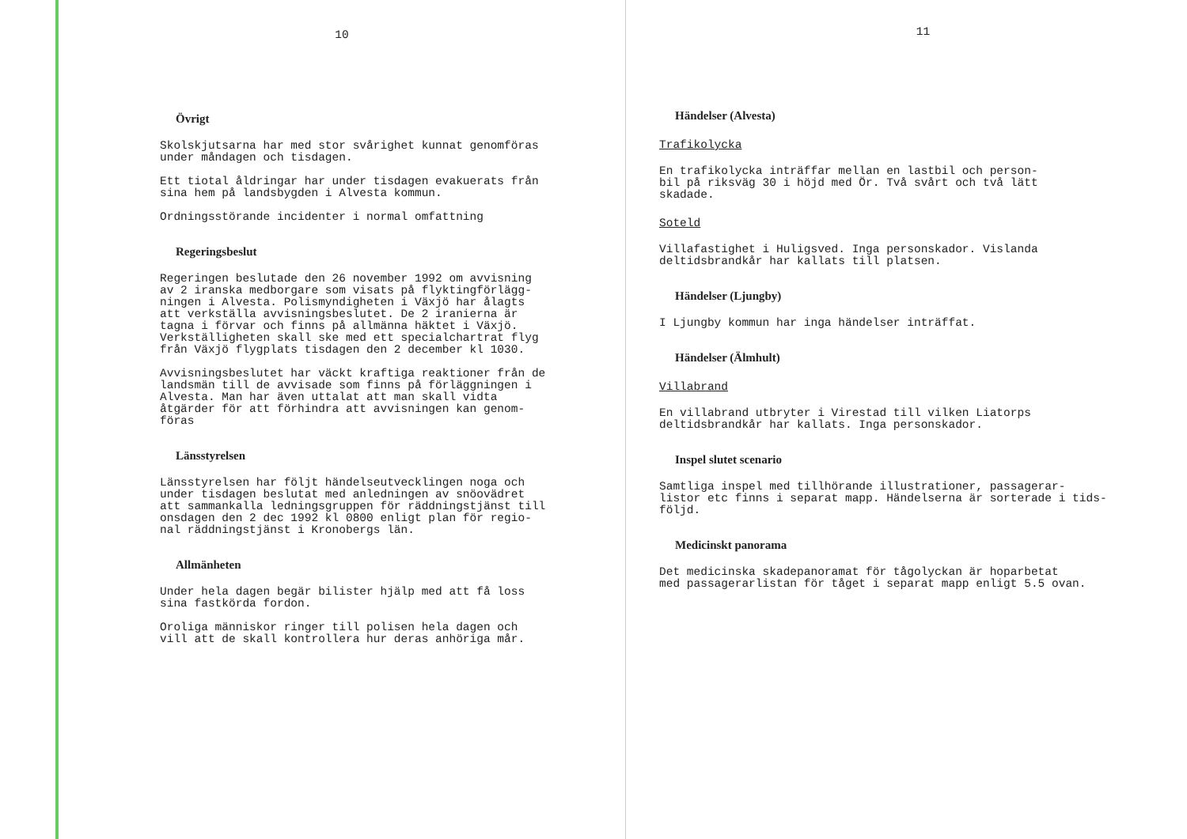10
Övrigt
Skolskjutsarna har med stor svårighet kunnat genomföras under måndagen och tisdagen.
Ett tiotal åldringar har under tisdagen evakuerats från sina hem på landsbygden i Alvesta kommun.
Ordningsstörande incidenter i normal omfattning
Regeringsbeslut
Regeringen beslutade den 26 november 1992 om avvisning av 2 iranska medborgare som visats på flyktingförlägg- ningen i Alvesta. Polismyndigheten i Växjö har ålagts att verkställa avvisningsbeslutet. De 2 iranierna är tagna i förvar och finns på allmänna häktet i Växjö. Verkställigheten skall ske med ett specialchartrat flyg från Växjö flygplats tisdagen den 2 december kl 1030.
Avvisningsbeslutet har väckt kraftiga reaktioner från de landsmän till de avvisade som finns på förläggningen i Alvesta. Man har även uttalat att man skall vidta åtgärder för att förhindra att avvisningen kan genom- föras
Länsstyrelsen
Länsstyrelsen har följt händelseutvecklingen noga och under tisdagen beslutat med anledningen av snöovädret att sammankalla ledningsgruppen för räddningstjänst till onsdagen den 2 dec 1992 kl 0800 enligt plan för regio- nal räddningstjänst i Kronobergs län.
Allmänheten
Under hela dagen begär bilister hjälp med att få loss sina fastkörda fordon.
Oroliga människor ringer till polisen hela dagen och vill att de skall kontrollera hur deras anhöriga mår.
11
Händelser (Alvesta)
Trafikolycka
En trafikolycka inträffar mellan en lastbil och person- bil på riksväg 30 i höjd med Ör. Två svårt och två lätt skadade.
Soteld
Villafastighet i Huligsved. Inga personskador. Vislanda deltidsbrandkår har kallats till platsen.
Händelser (Ljungby)
I Ljungby kommun har inga händelser inträffat.
Händelser (Älmhult)
Villabrand
En villabrand utbryter i Virestad till vilken Liatorps deltidsbrandkår har kallats. Inga personskador.
Inspel slutet scenario
Samtliga inspel med tillhörande illustrationer, passagerar- listor etc finns i separat mapp. Händelserna är sorterade i tids- följd.
Medicinskt panorama
Det medicinska skadepanoramat för tågolyckan är hoparbetat med passagerarlistan för tåget i separat mapp enligt 5.5 ovan.